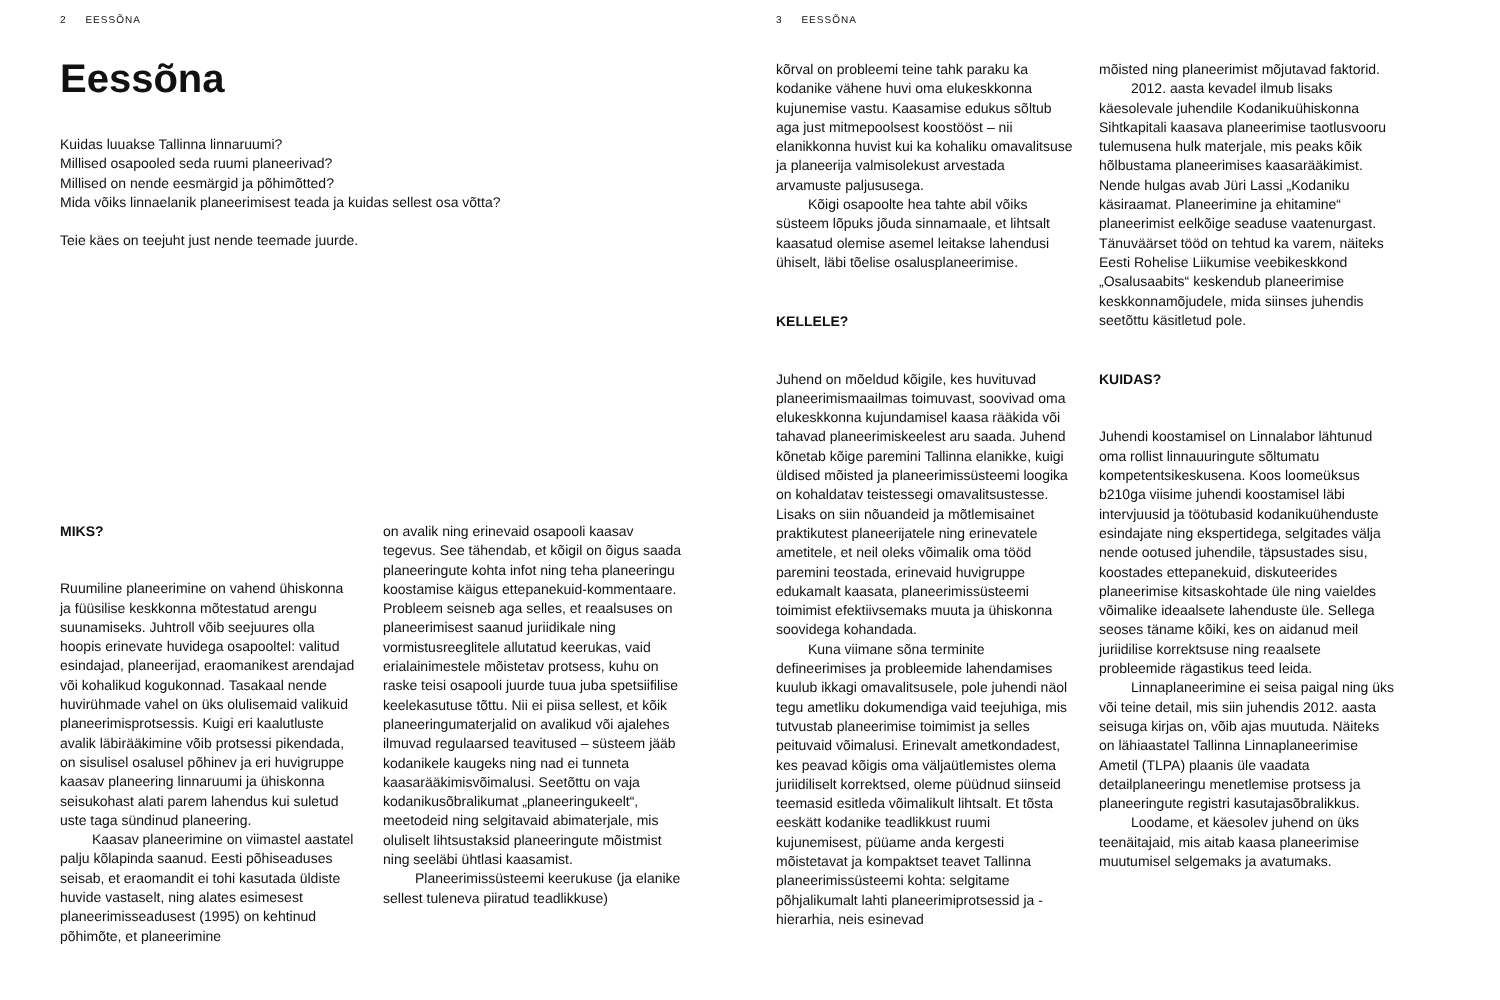2 EESSÕNA
Eessõna
Kuidas luuakse Tallinna linnaruumi?
Millised osapooled seda ruumi planeerivad?
Millised on nende eesmärgid ja põhimõtted?
Mida võiks linnaelanik planeerimisest teada ja kuidas sellest osa võtta?
Teie käes on teejuht just nende teemade juurde.
MIKS?
Ruumiline planeerimine on vahend ühiskonna ja füüsilise keskkonna mõtestatud arengu suunamiseks. Juhtroll võib seejuures olla hoopis erinevate huvidega osapooltel: valitud esindajad, planeerijad, eraomanikest arendajad või kohalikud kogukonnad. Tasakaal nende huvirühmade vahel on üks olulisemaid valikuid planeerimisprotsessis. Kuigi eri kaalutluste avalik läbirääkimine võib protsessi pikendada, on sisulisel osalusel põhinev ja eri huvigruppe kaasav planeering linnaruumi ja ühiskonna seisukohast alati parem lahendus kui suletud uste taga sündinud planeering.
Kaasav planeerimine on viimastel aastatel palju kõlapinda saanud. Eesti põhiseaduses seisab, et eraomandit ei tohi kasutada üldiste huvide vastaselt, ning alates esimesest planeerimisseadusest (1995) on kehtinud põhimõte, et planeerimine
on avalik ning erinevaid osapooli kaasav tegevus. See tähendab, et kõigil on õigus saada planeeringute kohta infot ning teha planeeringu koostamise käigus ettepanekuid-kommentaare. Probleem seisneb aga selles, et reaalsuses on planeerimisest saanud juriidikale ning vormistusreeglitele allutatud keerukas, vaid erialainimestele mõistetav protsess, kuhu on raske teisi osapooli juurde tuua juba spetsiifilise keelekasutuse tõttu. Nii ei piisa sellest, et kõik planeeringumaterjalid on avalikud või ajalehes ilmuvad regulaarsed teavitused – süsteem jääb kodanikele kaugeks ning nad ei tunneta kaasarääkimisvõimalusi. Seetõttu on vaja kodanikusõbralikumat „planeeringukeelt“, meetodeid ning selgitavaid abimaterjale, mis oluliselt lihtsustaksid planeeringute mõistmist ning seeläbi ühtlasi kaasamist.
Planeerimissüsteemi keerukuse (ja elanike sellest tuleneva piiratud teadlikkuse)
3 EESSÕNA
kõrval on probleemi teine tahk paraku ka kodanike vähene huvi oma elukeskkonna kujunemise vastu. Kaasamise edukus sõltub aga just mitmepoolsest koostööst – nii elanikkonna huvist kui ka kohaliku omavalitsuse ja planeerija valmisolekust arvestada arvamuste paljususega.
Kõigi osapoolte hea tahte abil võiks süsteem lõpuks jõuda sinnamaale, et lihtsalt kaasatud olemise asemel leitakse lahendusi ühiselt, läbi tõelise osalusplaneerimise.
KELLELE?
Juhend on mõeldud kõigile, kes huvituvad planeerimismaailmas toimuvast, soovivad oma elukeskkonna kujundamisel kaasa rääkida või tahavad planeerimiskeelest aru saada. Juhend kõnetab kõige paremini Tallinna elanikke, kuigi üldised mõisted ja planeerimissüsteemi loogika on kohaldatav teistessegi omavalitsustesse. Lisaks on siin nõuandeid ja mõtlemisainet praktikutest planeerijatele ning erinevatele ametitele, et neil oleks võimalik oma tööd paremini teostada, erinevaid huvigruppe edukamalt kaasata, planeerimissüsteemi toimimist efektiivsemaks muuta ja ühiskonna soovidega kohandada.
Kuna viimane sõna terminite defineerimises ja probleemide lahendamises kuulub ikkagi omavalitsusele, pole juhendi näol tegu ametliku dokumendiga vaid teejuhiga, mis tutvustab planeerimise toimimist ja selles peituvaid võimalusi. Erinevalt ametkondadest, kes peavad kõigis oma väljaütlemistes olema juriidiliselt korrektsed, oleme püüdnud siinseid teemasid esitleda võimalikult lihtsalt. Et tõsta eeskätt kodanike teadlikkust ruumi kujunemisest, püüame anda kergesti mõistetavat ja kompaktset teavet Tallinna planeerimissüsteemi kohta: selgitame põhjalikumalt lahti planeerimiprotsessid ja -hierarhia, neis esinevad
mõisted ning planeerimist mõjutavad faktorid.
2012. aasta kevadel ilmub lisaks käesolevale juhendile Kodanikuühiskonna Sihtkapitali kaasava planeerimise taotlusvooru tulemusena hulk materjale, mis peaks kõik hõlbustama planeerimises kaasarääkimist. Nende hulgas avab Jüri Lassi „Kodaniku käsiraamat. Planeerimine ja ehitamine“ planeerimist eelkõige seaduse vaatenurgast. Tänuväärset tööd on tehtud ka varem, näiteks Eesti Rohelise Liikumise veebikeskkond „Osalusaabits“ keskendub planeerimise keskkonnamõjudele, mida siinses juhendis seetõttu käsitletud pole.
KUIDAS?
Juhendi koostamisel on Linnalabor lähtunud oma rollist linnauuringute sõltumatu kompetentsikeskusena. Koos loomeüksus b210ga viisime juhendi koostamisel läbi intervjuusid ja töötubasid kodanikuühenduste esindajate ning ekspertidega, selgitades välja nende ootused juhendile, täpsustades sisu, koostades ettepanekuid, diskuteerides planeerimise kitsaskohtade üle ning vaieldes võimalike ideaalsete lahenduste üle. Sellega seoses täname kõiki, kes on aidanud meil juriidilise korrektsuse ning reaalsete probleemide rägastikus teed leida.
Linnaplaneerimine ei seisa paigal ning üks või teine detail, mis siin juhendis 2012. aasta seisuga kirjas on, võib ajas muutuda. Näiteks on lähiaastatel Tallinna Linnaplaneerimise Ametil (TLPA) plaanis üle vaadata detailplaneeringu menetlemise protsess ja planeeringute registri kasutajasõbralikkus.
Loodame, et käesolev juhend on üks teenäitajaid, mis aitab kaasa planeerimise muutumisel selgemaks ja avatumaks.